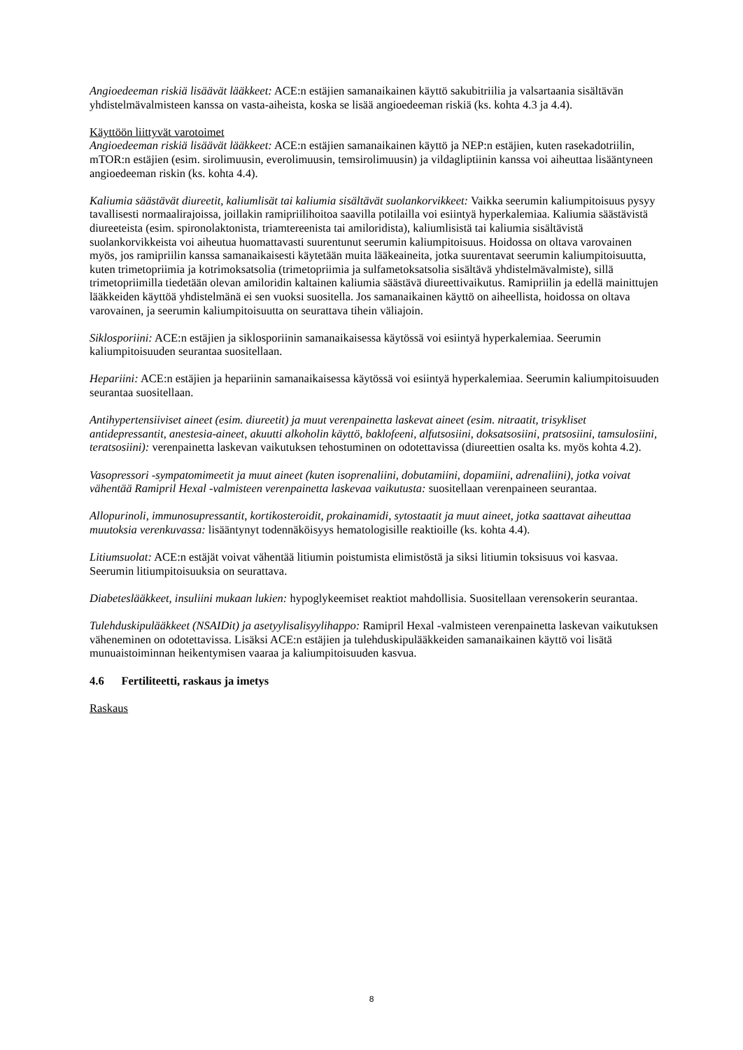Angioedeeman riskiä lisäävät lääkkeet: ACE:n estäjien samanaikainen käyttö sakubitriilia ja valsartaania sisältävän yhdistelmävalmisteen kanssa on vasta-aiheista, koska se lisää angioedeeman riskiä (ks. kohta 4.3 ja 4.4).
Käyttöön liittyvät varotoimet
Angioedeeman riskiä lisäävät lääkkeet: ACE:n estäjien samanaikainen käyttö ja NEP:n estäjien, kuten rasekadotriilin, mTOR:n estäjien (esim. sirolimuusin, everolimuusin, temsirolimuusin) ja vildagliptiinin kanssa voi aiheuttaa lisääntyneen angioedeeman riskin (ks. kohta 4.4).
Kaliumia säästävät diureetit, kaliumlisät tai kaliumia sisältävät suolankorvikkeet: Vaikka seerumin kaliumpitoisuus pysyy tavallisesti normaalirajoissa, joillakin ramipriilihoitoa saavilla potilailla voi esiintyä hyperkalemiaa. Kaliumia säästävistä diureeteista (esim. spironolaktonista, triamtereenista tai amiloridista), kaliumlisistä tai kaliumia sisältävistä suolankorvikkeista voi aiheutua huomattavasti suurentunut seerumin kaliumpitoisuus. Hoidossa on oltava varovainen myös, jos ramipriilin kanssa samanaikaisesti käytetään muita lääkeaineita, jotka suurentavat seerumin kaliumpitoisuutta, kuten trimetopriimia ja kotrimoksatsolia (trimetopriimia ja sulfametoksatsolia sisältävä yhdistelmävalmiste), sillä trimetopriimilla tiedetään olevan amiloridin kaltainen kaliumia säästävä diureettivaikutus. Ramipriilin ja edellä mainittujen lääkkeiden käyttöä yhdistelmänä ei sen vuoksi suositella. Jos samanaikainen käyttö on aiheellista, hoidossa on oltava varovainen, ja seerumin kaliumpitoisuutta on seurattava tihein väliajoin.
Siklosporiini: ACE:n estäjien ja siklosporiinin samanaikaisessa käytössä voi esiintyä hyperkalemiaa. Seerumin kaliumpitoisuuden seurantaa suositellaan.
Hepariini: ACE:n estäjien ja hepariinin samanaikaisessa käytössä voi esiintyä hyperkalemiaa. Seerumin kaliumpitoisuuden seurantaa suositellaan.
Antihypertensiiviset aineet (esim. diureetit) ja muut verenpainetta laskevat aineet (esim. nitraatit, trisykliset antidepressantit, anestesia-aineet, akuutti alkoholin käyttö, baklofeeni, alfutsosiini, doksatsosiini, pratsosiini, tamsulosiini, teratsosiini): verenpainetta laskevan vaikutuksen tehostuminen on odotettavissa (diureettien osalta ks. myös kohta 4.2).
Vasopressori -sympatomimeetit ja muut aineet (kuten isoprenaliini, dobutamiini, dopamiini, adrenaliini), jotka voivat vähentää Ramipril Hexal -valmisteen verenpainetta laskevaa vaikutusta: suositellaan verenpaineen seurantaa.
Allopurinoli, immunosupressantit, kortikosteroidit, prokainamidi, sytostaatit ja muut aineet, jotka saattavat aiheuttaa muutoksia verenkuvassa: lisääntynyt todennäköisyys hematologisille reaktioille (ks. kohta 4.4).
Litiumsuolat: ACE:n estäjät voivat vähentää litiumin poistumista elimistöstä ja siksi litiumin toksisuus voi kasvaa. Seerumin litiumpitoisuuksia on seurattava.
Diabeteslääkkeet, insuliini mukaan lukien: hypoglykeemiset reaktiot mahdollisia. Suositellaan verensokerin seurantaa.
Tulehduskipulääkkeet (NSAIDit) ja asetyylisalisyylihappo: Ramipril Hexal -valmisteen verenpainetta laskevan vaikutuksen väheneminen on odotettavissa. Lisäksi ACE:n estäjien ja tulehduskipulääkkeiden samanaikainen käyttö voi lisätä munuaistoiminnan heikentymisen vaaraa ja kaliumpitoisuuden kasvua.
4.6 Fertiliteetti, raskaus ja imetys
Raskaus
8